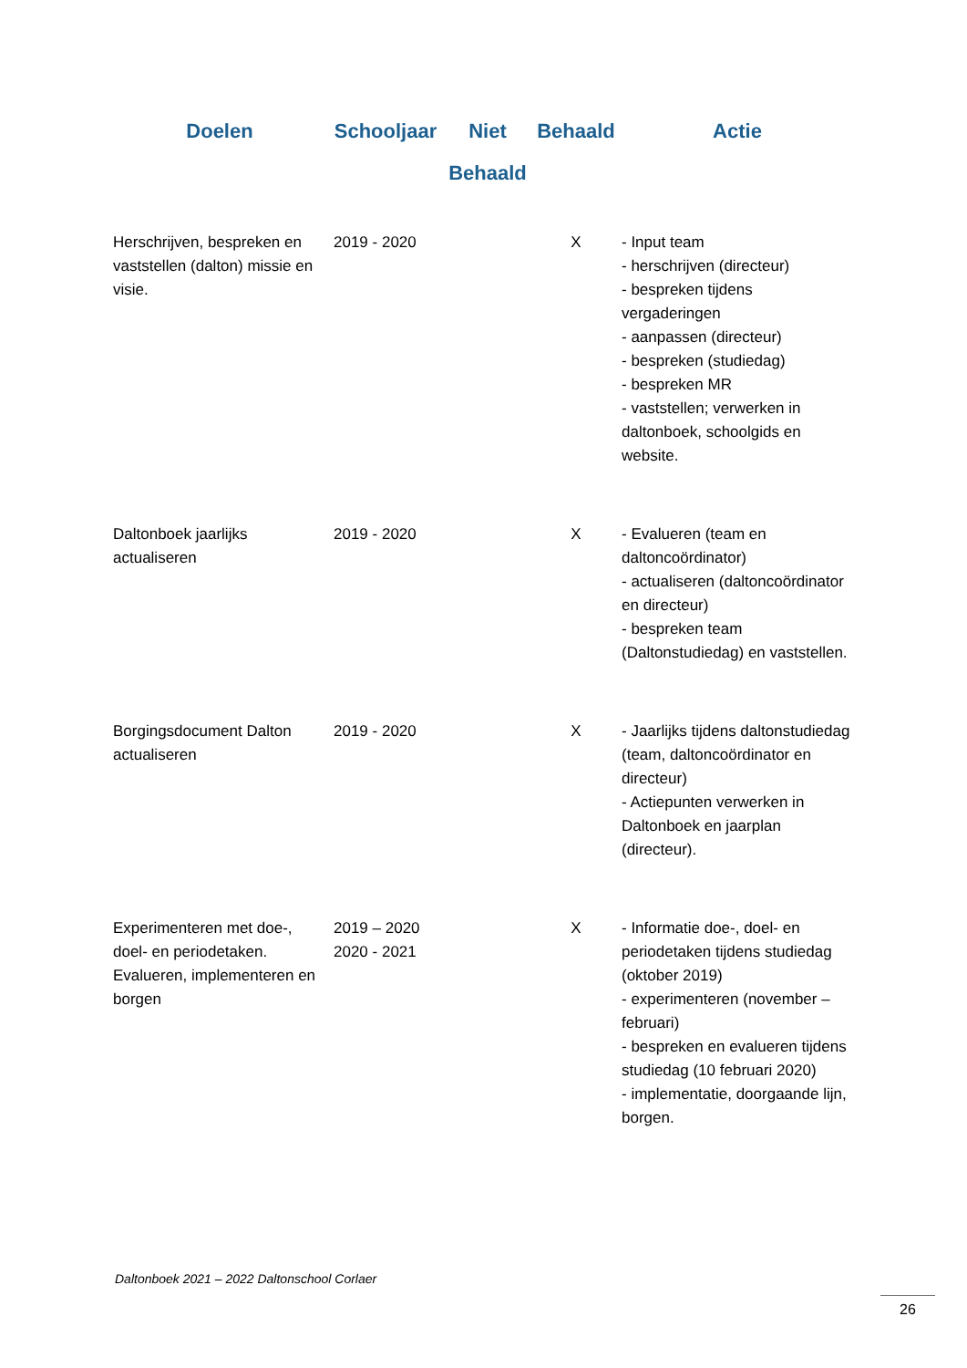| Doelen | Schooljaar | Niet Behaald | Behaald | Actie |
| --- | --- | --- | --- | --- |
| Herschrijven, bespreken en vaststellen (dalton) missie en visie. | 2019 - 2020 | | X | - Input team - herschrijven (directeur) - bespreken tijdens vergaderingen - aanpassen (directeur) - bespreken (studiedag) - bespreken MR - vaststellen; verwerken in daltonboek, schoolgids en website. |
| Daltonboek jaarlijks actualiseren | 2019 - 2020 | | X | - Evalueren (team en daltoncoördinator) - actualiseren (daltoncoördinator en directeur) - bespreken team (Daltonstudiedag) en vaststellen. |
| Borgingsdocument Dalton actualiseren | 2019 - 2020 | | X | - Jaarlijks tijdens daltonstudiedag (team, daltoncoördinator en directeur) - Actiepunten verwerken in Daltonboek en jaarplan (directeur). |
| Experimenteren met doe-, doel- en periodetaken. Evalueren, implementeren en borgen | 2019 – 2020 2020 - 2021 | | X | - Informatie doe-, doel- en periodetaken tijdens studiedag (oktober 2019) - experimenteren (november – februari) - bespreken en evalueren tijdens studiedag (10 februari 2020) - implementatie, doorgaande lijn, borgen. |
Daltonboek 2021 – 2022 Daltonschool Corlaer
26